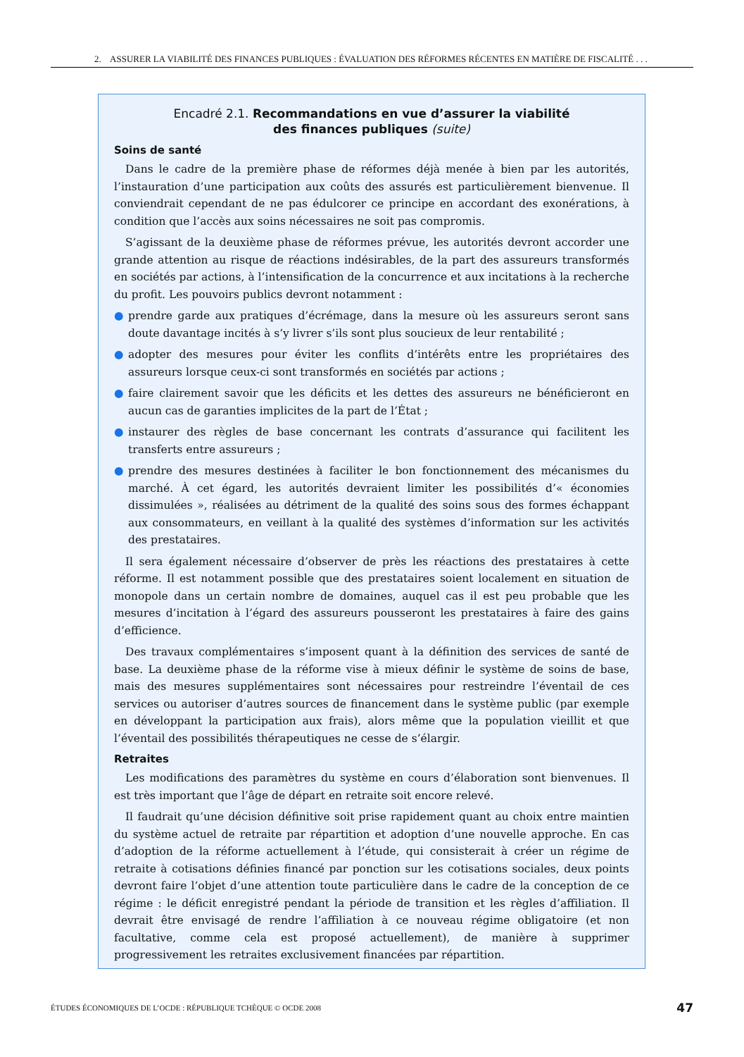2. ASSURER LA VIABILITÉ DES FINANCES PUBLIQUES : ÉVALUATION DES RÉFORMES RÉCENTES EN MATIÈRE DE FISCALITÉ . . .
Encadré 2.1. Recommandations en vue d’assurer la viabilité
des finances publiques (suite)
Soins de santé
Dans le cadre de la première phase de réformes déjà menée à bien par les autorités, l’instauration d’une participation aux coûts des assurés est particulièrement bienvenue. Il conviendrait cependant de ne pas édulcorer ce principe en accordant des exonérations, à condition que l’accès aux soins nécessaires ne soit pas compromis.
S’agissant de la deuxième phase de réformes prévue, les autorités devront accorder une grande attention au risque de réactions indésirables, de la part des assureurs transformés en sociétés par actions, à l’intensification de la concurrence et aux incitations à la recherche du profit. Les pouvoirs publics devront notamment :
● prendre garde aux pratiques d’écrémage, dans la mesure où les assureurs seront sans doute davantage incités à s’y livrer s’ils sont plus soucieux de leur rentabilité ;
● adopter des mesures pour éviter les conflits d’intérêts entre les propriétaires des assureurs lorsque ceux-ci sont transformés en sociétés par actions ;
● faire clairement savoir que les déficits et les dettes des assureurs ne bénéficieront en aucun cas de garanties implicites de la part de l’État ;
● instaurer des règles de base concernant les contrats d’assurance qui facilitent les transferts entre assureurs ;
● prendre des mesures destinées à faciliter le bon fonctionnement des mécanismes du marché. À cet égard, les autorités devraient limiter les possibilités d’« économies dissimulées », réalisées au détriment de la qualité des soins sous des formes échappant aux consommateurs, en veillant à la qualité des systèmes d’information sur les activités des prestataires.
Il sera également nécessaire d’observer de près les réactions des prestataires à cette réforme. Il est notamment possible que des prestataires soient localement en situation de monopole dans un certain nombre de domaines, auquel cas il est peu probable que les mesures d’incitation à l’égard des assureurs pousseront les prestataires à faire des gains d’efficience.
Des travaux complémentaires s’imposent quant à la définition des services de santé de base. La deuxième phase de la réforme vise à mieux définir le système de soins de base, mais des mesures supplémentaires sont nécessaires pour restreindre l’éventail de ces services ou autoriser d’autres sources de financement dans le système public (par exemple en développant la participation aux frais), alors même que la population vieillit et que l’éventail des possibilités thérapeutiques ne cesse de s’élargir.
Retraites
Les modifications des paramètres du système en cours d’élaboration sont bienvenues. Il est très important que l’âge de départ en retraite soit encore relevé.
Il faudrait qu’une décision définitive soit prise rapidement quant au choix entre maintien du système actuel de retraite par répartition et adoption d’une nouvelle approche. En cas d’adoption de la réforme actuellement à l’étude, qui consisterait à créer un régime de retraite à cotisations définies financé par ponction sur les cotisations sociales, deux points devront faire l’objet d’une attention toute particulière dans le cadre de la conception de ce régime : le déficit enregistré pendant la période de transition et les règles d’affiliation. Il devrait être envisagé de rendre l’affiliation à ce nouveau régime obligatoire (et non facultative, comme cela est proposé actuellement), de manière à supprimer progressivement les retraites exclusivement financées par répartition.
ÉTUDES ÉCONOMIQUES DE L’OCDE : RÉPUBLIQUE TCHÈQUE © OCDE 2008 47